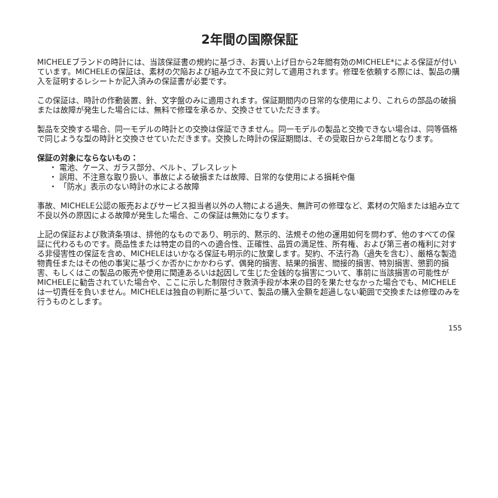2年間の国際保証
MICHELEブランドの時計には、当該保証書の規約に基づき、お買い上げ日から2年間有効のMICHELE*による保証が付いています。MICHELEの保証は、素材の欠陥および組み立て不良に対して適用されます。修理を依頼する際には、製品の購入を証明するレシートか記入済みの保証書が必要です。
この保証は、時計の作動装置、針、文字盤のみに適用されます。保証期間内の日常的な使用により、これらの部品の破損または故障が発生した場合には、無料で修理を承るか、交換させていただきます。
製品を交換する場合、同一モデルの時計との交換は保証できません。同一モデルの製品と交換できない場合は、同等価格で同じような型の時計と交換させていただきます。交換した時計の保証期間は、その受取日から2年間となります。
保証の対象にならないもの：
・ 電池、ケース、ガラス部分、ベルト、ブレスレット
・ 誤用、不注意な取り扱い、事故による破損または故障、日常的な使用による損耗や傷
・ 「防水」表示のない時計の水による故障
事故、MICHELE公認の販売およびサービス担当者以外の人物による過失、無許可の修理など、素材の欠陥または組み立て不良以外の原因による故障が発生した場合、この保証は無効になります。
上記の保証および救済条項は、排他的なものであり、明示的、黙示的、法規その他の運用如何を問わず、他のすべての保証に代わるものです。商品性または特定の目的への適合性、正確性、品質の満足性、所有権、および第三者の権利に対する非侵害性の保証を含め、MICHELEはいかなる保証も明示的に放棄します。契約、不法行為（過失を含む）、厳格な製造物責任またはその他の事実に基づくか否かにかかわらず、偶発的損害、結果的損害、間接的損害、特別損害、懲罰的損害、もしくはこの製品の販売や使用に関連あるいは起因して生じた金銭的な損害について、事前に当該損害の可能性がMICHELEに勧告されていた場合や、ここに示した制限付き救済手段が本来の目的を果たせなかった場合でも、MICHELEは一切責任を負いません。MICHELEは独自の判断に基づいて、製品の購入金額を超過しない範囲で交換または修理のみを行うものとします。
155